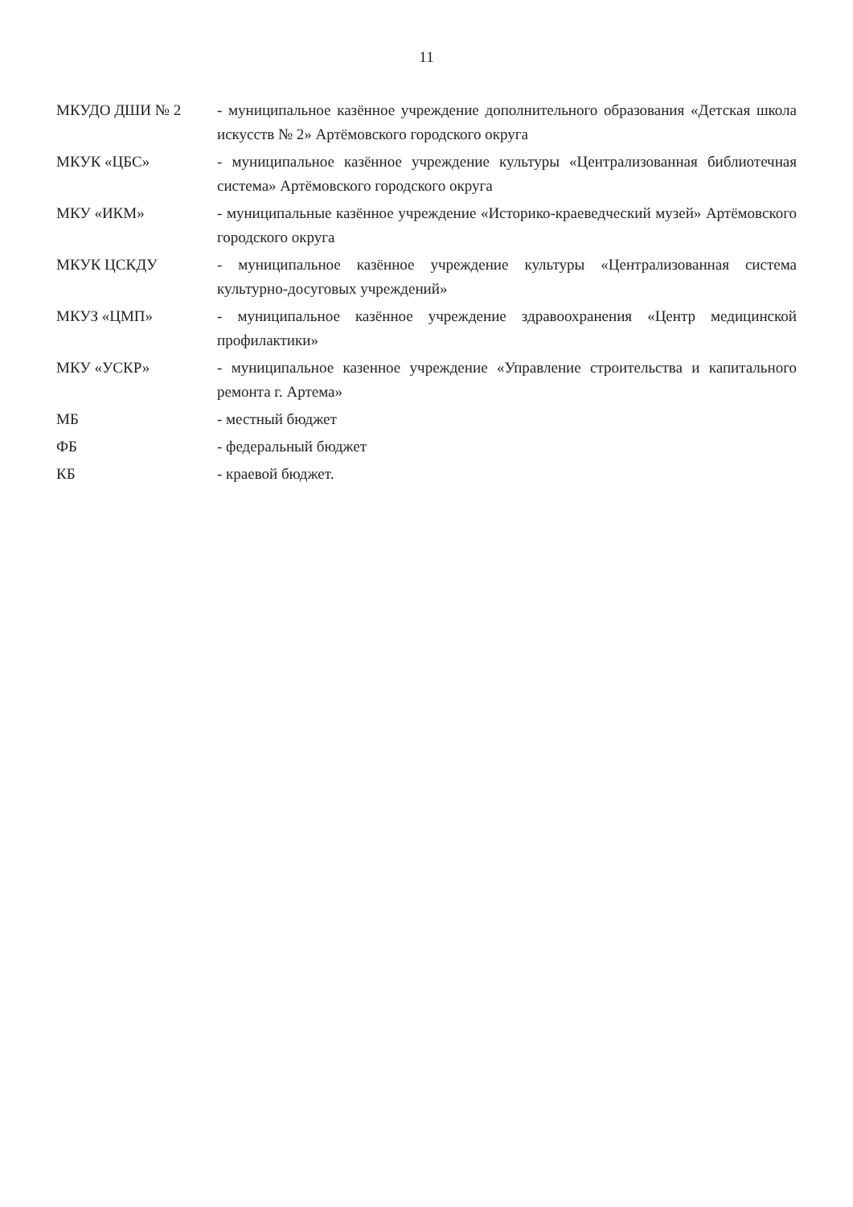11
МКУДО ДШИ № 2 - муниципальное казённое учреждение дополнительного образования «Детская школа искусств № 2» Артёмовского городского округа
МКУК «ЦБС» - муниципальное казённое учреждение культуры «Централизованная библиотечная система» Артёмовского городского округа
МКУ «ИКМ» - муниципальные казённое учреждение «Историко-краеведческий музей» Артёмовского городского округа
МКУК ЦСКДУ - муниципальное казённое учреждение культуры «Централизованная система культурно-досуговых учреждений»
МКУЗ «ЦМП» - муниципальное казённое учреждение здравоохранения «Центр медицинской профилактики»
МКУ «УСКР» - муниципальное казенное учреждение «Управление строительства и капитального ремонта г. Артема»
МБ - местный бюджет
ФБ - федеральный бюджет
КБ - краевой бюджет.